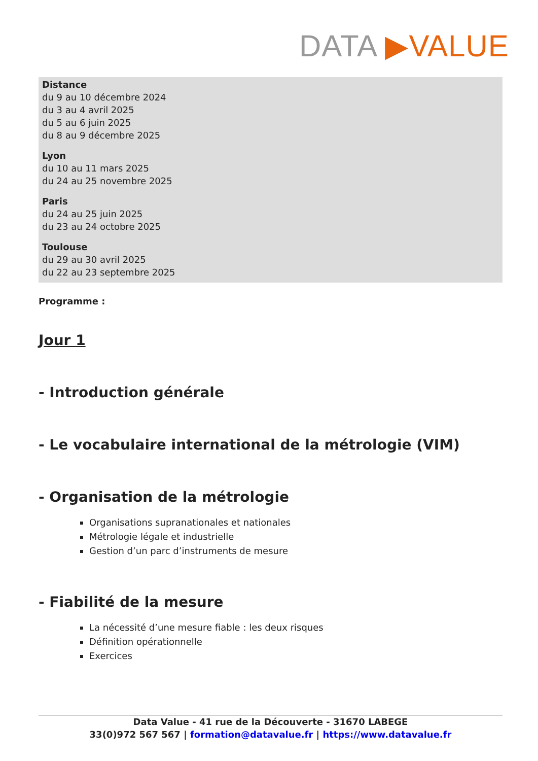DATA ▶VALUE
Distance
du 9 au 10 décembre 2024
du 3 au 4 avril 2025
du 5 au 6 juin 2025
du 8 au 9 décembre 2025
Lyon
du 10 au 11 mars 2025
du 24 au 25 novembre 2025
Paris
du 24 au 25 juin 2025
du 23 au 24 octobre 2025
Toulouse
du 29 au 30 avril 2025
du 22 au 23 septembre 2025
Programme :
Jour 1
- Introduction générale
- Le vocabulaire international de la métrologie (VIM)
- Organisation de la métrologie
Organisations supranationales et nationales
Métrologie légale et industrielle
Gestion d’un parc d’instruments de mesure
- Fiabilité de la mesure
La nécessité d’une mesure fiable : les deux risques
Définition opérationnelle
Exercices
Data Value - 41 rue de la Découverte - 31670 LABEGE
33(0)972 567 567 | formation@datavalue.fr | https://www.datavalue.fr